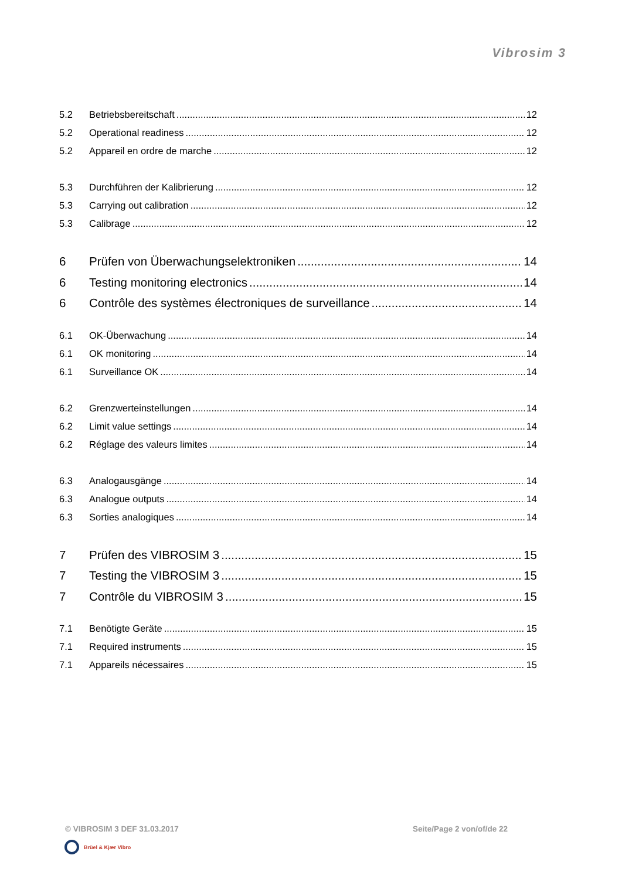Vibrosim 3
5.2 Betriebsbereitschaft 12
5.2 Operational readiness 12
5.2 Appareil en ordre de marche 12
5.3 Durchführen der Kalibrierung 12
5.3 Carrying out calibration 12
5.3 Calibrage 12
6 Prüfen von Überwachungselektroniken 14
6 Testing monitoring electronics 14
6 Contrôle des systèmes électroniques de surveillance 14
6.1 OK-Überwachung 14
6.1 OK monitoring 14
6.1 Surveillance OK 14
6.2 Grenzwerteinstellungen 14
6.2 Limit value settings 14
6.2 Réglage des valeurs limites 14
6.3 Analogausgänge 14
6.3 Analogue outputs 14
6.3 Sorties analogiques 14
7 Prüfen des VIBROSIM 3 15
7 Testing the VIBROSIM 3 15
7 Contrôle du VIBROSIM 3 15
7.1 Benötigte Geräte 15
7.1 Required instruments 15
7.1 Appareils nécessaires 15
© VIBROSIM 3 DEF 31.03.2017 Seite/Page 2 von/of/de 22
Brüel & Kjær Vibro